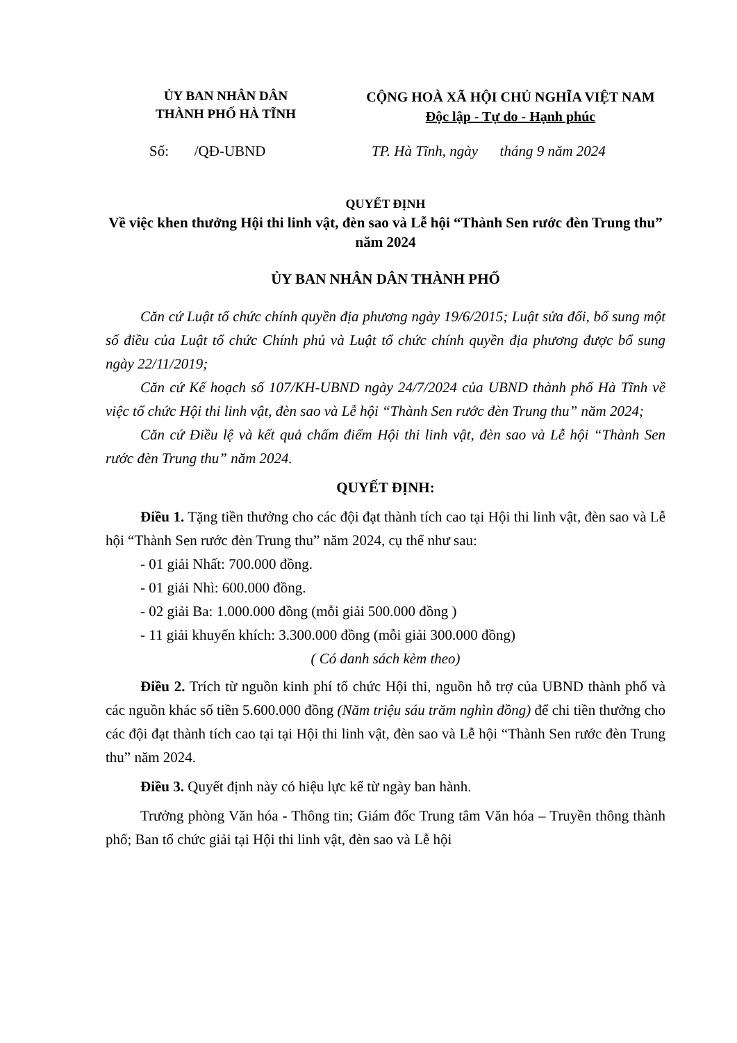ỦY BAN NHÂN DÂN
THÀNH PHỐ HÀ TĨNH
CỘNG HOÀ XÃ HỘI CHỦ NGHĨA VIỆT NAM
Độc lập - Tự do - Hạnh phúc
Số: /QĐ-UBND TP. Hà Tĩnh, ngày tháng 9 năm 2024
QUYẾT ĐỊNH
Về việc khen thưởng Hội thi linh vật, đèn sao và Lễ hội “Thành Sen rước đèn Trung thu” năm 2024
ỦY BAN NHÂN DÂN THÀNH PHỐ
Căn cứ Luật tổ chức chính quyền địa phương ngày 19/6/2015; Luật sửa đổi, bổ sung một số điều của Luật tổ chức Chính phủ và Luật tổ chức chính quyền địa phương được bổ sung ngày 22/11/2019;
Căn cứ Kế hoạch số 107/KH-UBND ngày 24/7/2024 của UBND thành phố Hà Tĩnh về việc tổ chức Hội thi linh vật, đèn sao và Lễ hội “Thành Sen rước đèn Trung thu” năm 2024;
Căn cứ Điều lệ và kết quả chấm điểm Hội thi linh vật, đèn sao và Lễ hội “Thành Sen rước đèn Trung thu” năm 2024.
QUYẾT ĐỊNH:
Điều 1. Tặng tiền thưởng cho các đội đạt thành tích cao tại Hội thi linh vật, đèn sao và Lễ hội “Thành Sen rước đèn Trung thu” năm 2024, cụ thể như sau:
- 01 giải Nhất: 700.000 đồng.
- 01 giải Nhì: 600.000 đồng.
- 02 giải Ba: 1.000.000 đồng (mỗi giải 500.000 đồng )
- 11 giải khuyến khích: 3.300.000 đồng (mỗi giải 300.000 đồng)
( Có danh sách kèm theo)
Điều 2. Trích từ nguồn kinh phí tổ chức Hội thi, nguồn hỗ trợ của UBND thành phố và các nguồn khác số tiền 5.600.000 đồng (Năm triệu sáu trăm nghìn đồng) để chi tiền thưởng cho các đội đạt thành tích cao tại tại Hội thi linh vật, đèn sao và Lễ hội “Thành Sen rước đèn Trung thu” năm 2024.
Điều 3. Quyết định này có hiệu lực kể từ ngày ban hành.
Trưởng phòng Văn hóa - Thông tin; Giám đốc Trung tâm Văn hóa – Truyền thông thành phố; Ban tổ chức giải tại Hội thi linh vật, đèn sao và Lễ hội